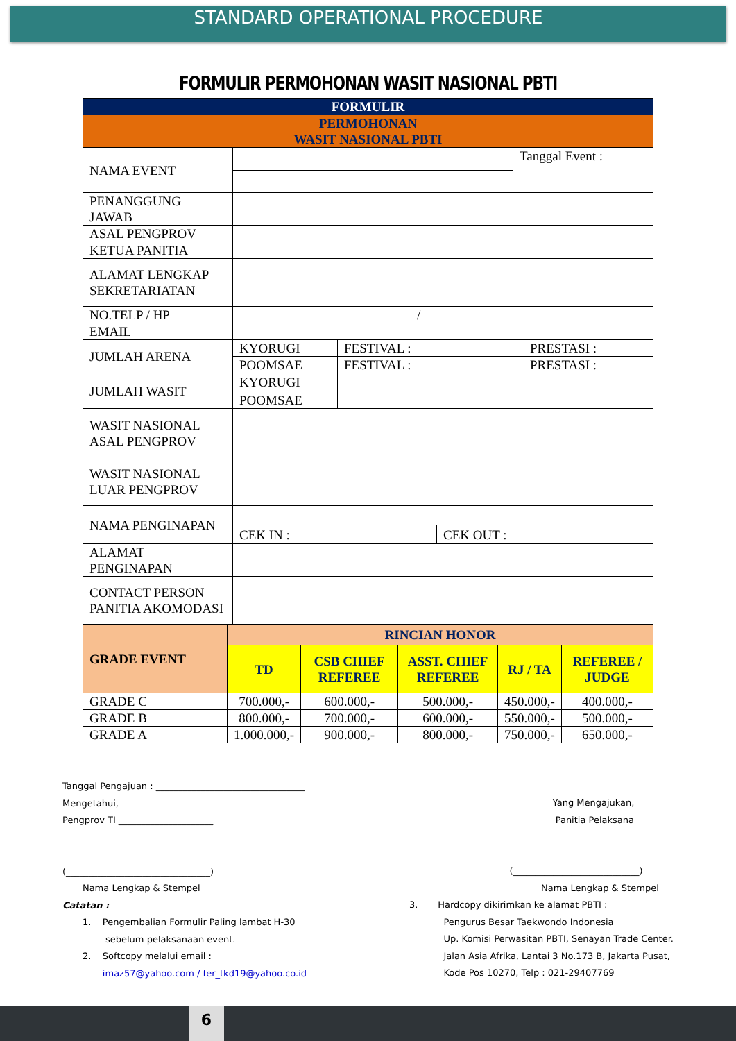STANDARD OPERATIONAL PROCEDURE
FORMULIR PERMOHONAN WASIT NASIONAL PBTI
| FORMULIR | |
| PERMOHONAN WASIT NASIONAL PBTI | |
| NAMA EVENT | / / Tanggal Event : / |
| PENANGGUNG JAWAB | |
| ASAL PENGPROV | |
| KETUA PANITIA | |
| ALAMAT LENGKAP SEKRETARIATAN | |
| NO.TELP / HP | / |
| EMAIL | |
| JUMLAH ARENA | / KYORUGI / FESTIVAL : / PRESTASI : / / POOMSAE / FESTIVAL : / PRESTASI : / |
| JUMLAH WASIT | / KYORUGI / / / POOMSAE / / |
| WASIT NASIONAL ASAL PENGPROV | |
| WASIT NASIONAL LUAR PENGPROV | |
| NAMA PENGINAPAN | / CEK IN : / CEK OUT : / |
| ALAMAT PENGINAPAN | |
| CONTACT PERSON PANITIA AKOMODASI | |
| GRADE EVENT | RINCIAN HONOR | | | | |
| --- | --- | --- | --- | --- | --- |
| | TD | CSB CHIEF REFEREE | ASST. CHIEF REFEREE | RJ / TA | REFEREE / JUDGE |
| GRADE C | 700.000,- | 600.000,- | 500.000,- | 450.000,- | 400.000,- |
| GRADE B | 800.000,- | 700.000,- | 600.000,- | 550.000,- | 500.000,- |
| GRADE A | 1.000.000,- | 900.000,- | 800.000,- | 750.000,- | 650.000,- |
Tanggal Pengajuan : _________________________________
Mengetahui,
Pengprov TI _____________________
(________________________________)
Nama Lengkap & Stempel
Catatan :
1. Pengembalian Formulir Paling lambat H-30
sebelum pelaksanaan event.
2. Softcopy melalui email :
imaz57@yahoo.com / fer_tkd19@yahoo.co.id
Yang Mengajukan,
Panitia Pelaksana
(____________________________)
Nama Lengkap & Stempel
3. Hardcopy dikirimkan ke alamat PBTI :
Pengurus Besar Taekwondo Indonesia
Up. Komisi Perwasitan PBTI, Senayan Trade Center.
Jalan Asia Afrika, Lantai 3 No.173 B, Jakarta Pusat,
Kode Pos 10270, Telp : 021-29407769
6